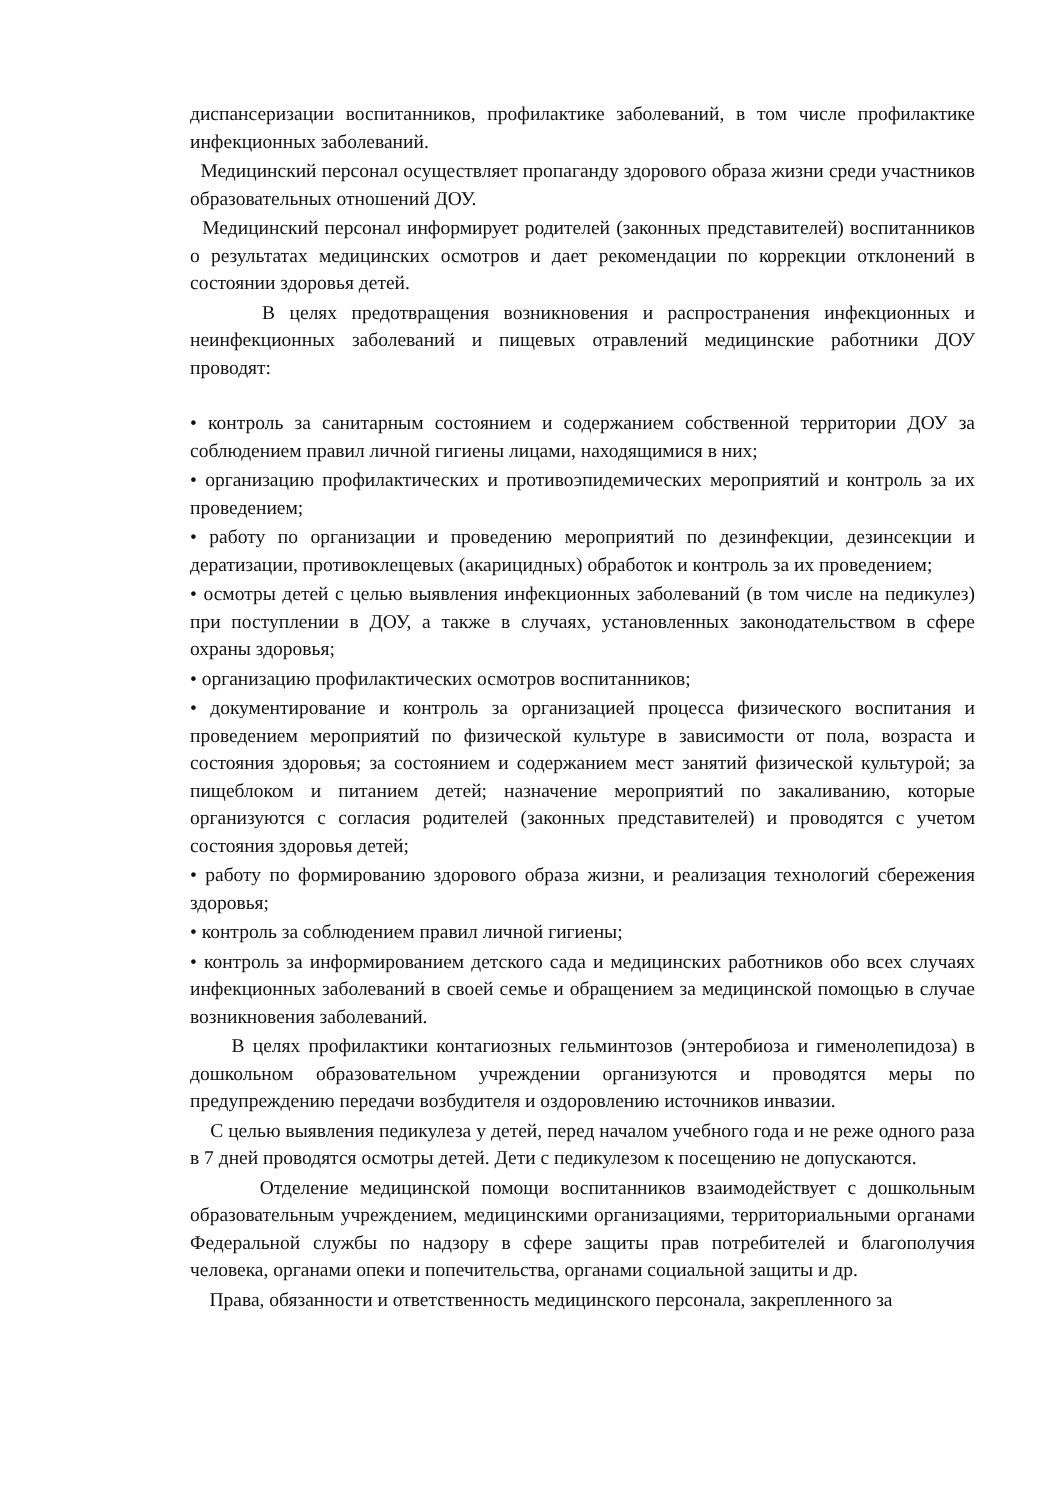диспансеризации воспитанников, профилактике заболеваний, в том числе профилактике инфекционных заболеваний.
Медицинский персонал осуществляет пропаганду здорового образа жизни среди участников образовательных отношений ДОУ.
Медицинский персонал информирует родителей (законных представителей) воспитанников о результатах медицинских осмотров и дает рекомендации по коррекции отклонений в состоянии здоровья детей.
В целях предотвращения возникновения и распространения инфекционных и неинфекционных заболеваний и пищевых отравлений медицинские работники ДОУ проводят:
• контроль за санитарным состоянием и содержанием собственной территории ДОУ за соблюдением правил личной гигиены лицами, находящимися в них;
• организацию профилактических и противоэпидемических мероприятий и контроль за их проведением;
• работу по организации и проведению мероприятий по дезинфекции, дезинсекции и дератизации, противоклещевых (акарицидных) обработок и контроль за их проведением;
• осмотры детей с целью выявления инфекционных заболеваний (в том числе на педикулез) при поступлении в ДОУ, а также в случаях, установленных законодательством в сфере охраны здоровья;
• организацию профилактических осмотров воспитанников;
• документирование и контроль за организацией процесса физического воспитания и проведением мероприятий по физической культуре в зависимости от пола, возраста и состояния здоровья; за состоянием и содержанием мест занятий физической культурой; за пищеблоком и питанием детей; назначение мероприятий по закаливанию, которые организуются с согласия родителей (законных представителей) и проводятся с учетом состояния здоровья детей;
• работу по формированию здорового образа жизни, и реализация технологий сбережения здоровья;
• контроль за соблюдением правил личной гигиены;
• контроль за информированием детского сада и медицинских работников обо всех случаях инфекционных заболеваний в своей семье и обращением за медицинской помощью в случае возникновения заболеваний.
В целях профилактики контагиозных гельминтозов (энтеробиоза и гименолепидоза) в дошкольном образовательном учреждении организуются и проводятся меры по предупреждению передачи возбудителя и оздоровлению источников инвазии.
С целью выявления педикулеза у детей, перед началом учебного года и не реже одного раза в 7 дней проводятся осмотры детей. Дети с педикулезом к посещению не допускаются.
Отделение медицинской помощи воспитанников взаимодействует с дошкольным образовательным учреждением, медицинскими организациями, территориальными органами Федеральной службы по надзору в сфере защиты прав потребителей и благополучия человека, органами опеки и попечительства, органами социальной защиты и др.
Права, обязанности и ответственность медицинского персонала, закрепленного за